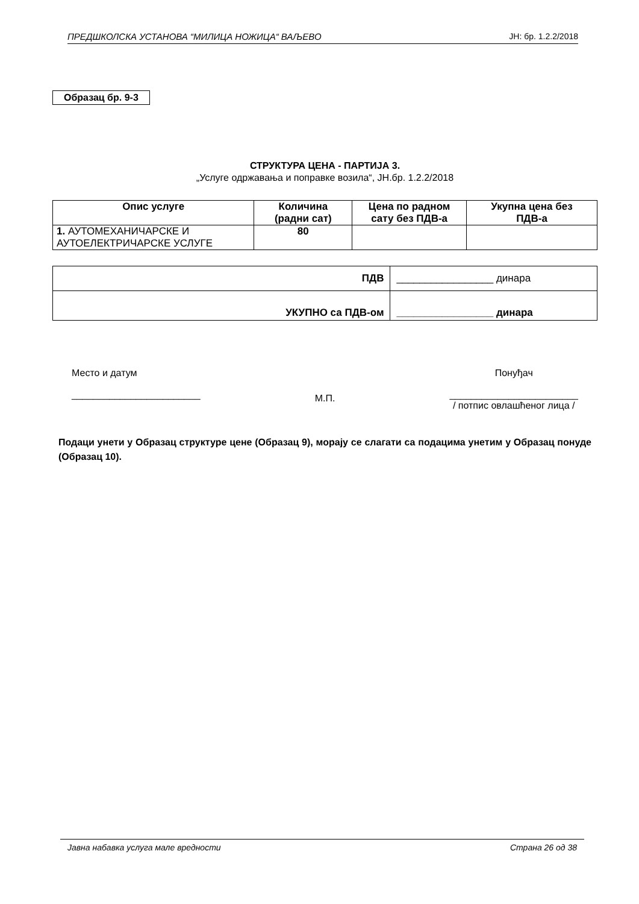ПРЕДШКОЛСКА УСТАНОВА “МИЛИЦА НОЖИЦА“ ВАЉЕВО ЈН: бр. 1.2.2/2018
Образац бр. 9-3
СТРУКТУРА ЦЕНА - ПАРТИЈА 3.
„Услуге одржавања и поправке возила“, ЈН.бр. 1.2.2/2018
| Опис услуге | Количина (радни сат) | Цена по радном сату без ПДВ-а | Укупна цена без ПДВ-а |
| --- | --- | --- | --- |
| 1. АУТОМЕХАНИЧАРСКЕ И АУТОЕЛЕКТРИЧАРСКЕ УСЛУГЕ | 80 | | |
| ПДВ | _________________ динара |
| УКУПНО са ПДВ-ом | _________________ динара |
Место и датум
________________________
М.П.
Понуђач
________________________
/ потпис овлашћеног лица /
Подаци унети у Образац структуре цене (Образац 9), морају се слагати са подацима унетим у Образац понуде (Образац 10).
Јавна набавка услуга мале вредности Страна 26 од 38